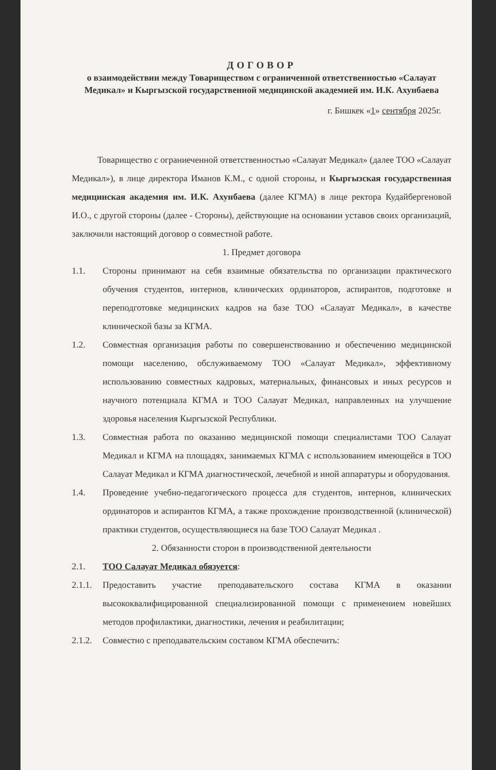ДОГОВОР
о взаимодействии между Товариществом с ограниченной ответственностью «Салауат Медикал» и Кыргызской государственной медицинской академией им. И.К. Ахунбаева
г. Бишкек «1» сентября 2025г.
Товарищество с ограниеченной ответственностью «Салауат Медикал» (далее ТОО «Салауат Медикал»), в лице директора Иманов К.М., с одной стороны, и Кыргызская государственная медицинская академия им. И.К. Ахунбаева (далее КГМА) в лице ректора Кудайбергеновой И.О., с другой стороны (далее - Стороны), действующие на основании уставов своих организаций, заключили настоящий договор о совместной работе.
1. Предмет договора
1.1. Стороны принимают на себя взаимные обязательства по организации практического обучения студентов, интернов, клинических ординаторов, аспирантов, подготовке и переподготовке медицинских кадров на базе ТОО «Салауат Медикал», в качестве клинической базы за КГМА.
1.2. Совместная организация работы по совершенствованию и обеспечению медицинской помощи населению, обслуживаемому ТОО «Салауат Медикал», эффективному использованию совместных кадровых, материальных, финансовых и иных ресурсов и научного потенциала КГМА и ТОО Салауат Медикал, направленных на улучшение здоровья населения Кыргызской Республики.
1.3. Совместная работа по оказанию медицинской помощи специалистами ТОО Салауат Медикал и КГМА на площадях, занимаемых КГМА с использованием имеющейся в ТОО Салауат Медикал и КГМА диагностической, лечебной и иной аппаратуры и оборудования.
1.4. Проведение учебно-педагогического процесса для студентов, интернов, клинических ординаторов и аспирантов КГМА, а также прохождение производственной (клинической) практики студентов, осуществляющиеся на базе ТОО Салауат Медикал .
2. Обязанности сторон в производственной деятельности
2.1. ТОО Салауат Медикал обязуется:
2.1.1. Предоставить участие преподавательского состава КГМА в оказании высококвалифицированной специализированной помощи с применением новейших методов профилактики, диагностики, лечения и реабилитации;
2.1.2. Совместно с преподавательским составом КГМА обеспечить: